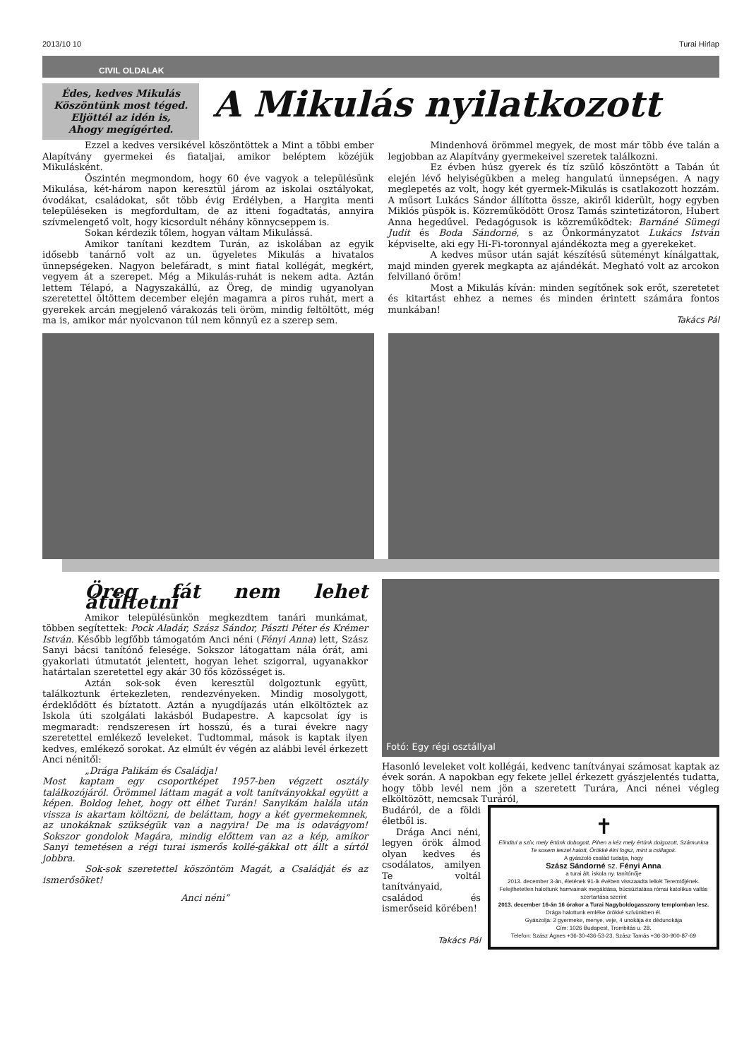2013/10 10 Turai Hírlap
CIVIL OLDALAK
Édes, kedves Mikulás
Köszöntünk most téged.
Eljöttél az idén is,
Ahogy megígérted.
A Mikulás nyilatkozott
Ezzel a kedves versikével köszöntöttek a Mint a többi ember Alapítvány gyermekei és fiataljai, amikor beléptem közéjük Mikulásként.
Őszintén megmondom, hogy 60 éve vagyok a településünk Mikulása, két-három napon keresztül járom az iskolai osztályokat, óvodákat, családokat, sőt több évig Erdélyben, a Hargita menti településeken is megfordultam, de az itteni fogadtatás, annyira szívmelengető volt, hogy kicsordult néhány könnycseppem is.
Sokan kérdezik tőlem, hogyan váltam Mikulássá.
Amikor tanítani kezdtem Turán, az iskolában az egyik idősebb tanárnő volt az un. ügyeletes Mikulás a hivatalos ünnepségeken. Nagyon belefáradt, s mint fiatal kollégát, megkért, vegyem át a szerepet. Még a Mikulás-ruhát is nekem adta. Aztán lettem Télapó, a Nagyszakállú, az Öreg, de mindig ugyanolyan szeretettel öltöttem december elején magamra a piros ruhát, mert a gyerekek arcán megjelenő várakozás teli öröm, mindig feltöltött, még ma is, amikor már nyolcvanon túl nem könnyű ez a szerep sem.
Mindenhová örömmel megyek, de most már több éve talán a legjobban az Alapítvány gyermekeivel szeretek találkozni.
Ez évben húsz gyerek és tíz szülő köszöntött a Tabán út elején lévő helyiségükben a meleg hangulatú ünnepségen. A nagy meglepetés az volt, hogy két gyermek-Mikulás is csatlakozott hozzám. A műsort Lukács Sándor állította össze, akiről kiderült, hogy egyben Miklós püspök is. Közreműködött Orosz Tamás szintetizátoron, Hubert Anna hegedűvel. Pedagógusok is közreműködtek: Barnáné Sümegi Judit és Boda Sándorné, s az Önkormányzatot Lukács István képviselte, aki egy Hi-Fi-toronnyal ajándékozta meg a gyerekeket.
A kedves műsor után saját készítésű süteményt kínálgattak, majd minden gyerek megkapta az ajándékát. Megható volt az arcokon felvillanó öröm!
Most a Mikulás kíván: minden segítőnek sok erőt, szeretetet és kitartást ehhez a nemes és minden érintett számára fontos munkában!
Takács Pál
Öreg fát nem lehet átültetni
Amikor településünkön megkezdtem tanári munkámat, többen segítettek: Pock Aladár, Szász Sándor, Pászti Péter és Krémer István. Később legfőbb támogatóm Anci néni (Fényi Anna) lett, Szász Sanyi bácsi tanítónő felesége. Sokszor látogattam nála órát, ami gyakorlati útmutatót jelentett, hogyan lehet szigorral, ugyanakkor határtalan szeretettel egy akár 30 fős közösséget is.
Aztán sok-sok éven keresztül dolgoztunk együtt, találkoztunk értekezleten, rendezvényeken. Mindig mosolygott, érdeklődött és bíztatott. Aztán a nyugdíjazás után elköltöztek az Iskola úti szolgálati lakásból Budapestre. A kapcsolat így is megmaradt: rendszeresen írt hosszú, és a turai évekre nagy szeretettel emlékező leveleket. Tudtommal, mások is kaptak ilyen kedves, emlékező sorokat. Az elmúlt év végén az alábbi levél érkezett Anci nénitől:
„Drága Palikám és Családja!
Most kaptam egy csoportképet 1957-ben végzett osztály találkozójáról. Örömmel láttam magát a volt tanítványokkal együtt a képen. Boldog lehet, hogy ott élhet Turán! Sanyikám halála után vissza is akartam költözni, de beláttam, hogy a két gyermekemnek, az unokáknak szükségük van a nagyira! De ma is odavágyom! Sokszor gondolok Magára, mindig előttem van az a kép, amikor Sanyi temetésen a régi turai ismerős kollé-gákkal ott állt a sírtól jobbra.
Sok-sok szeretettel köszöntöm Magát, a Családját és az ismerősöket!
Anci néni”
Fotó: Egy régi osztállyal
Hasonló leveleket volt kollégái, kedvenc tanítványai számosat kaptak az évek során. A napokban egy fekete jellel érkezett gyászjelentés tudatta, hogy több levél nem jön a szeretett Turára, Anci nénei végleg elköltözött, nemcsak Turáról,
Budáról, de a földi életből is.
Drága Anci néni, legyen örök álmod olyan kedves és csodálatos, amilyen Te voltál tanítványaid, családod és ismerőseid körében!
Takács Pál
✝
Elindtul a szív, mely értünk dobogott, Pihen a kéz mely értünk dolgozott, Számunkra Te sosem leszel halott, Örökké élni fogsz, mint a csillagok.
A gyászoló család tudatja, hogy
Szász Sándorné sz. Fényi Anna
a turai ált. iskola ny. tanítónője
2013. december 3-án, életének 91-ik évében visszaadta lelkét Teremtőjének.
Felejthetetlen halottunk hamvainak megáldása, búcsúztatása római katolikus vallás szertartása szerint
2013. december 16-án 16 órakor a Turai Nagyboldogasszony templomban lesz.
Drága halottunk emléke örökké szívünkben él.
Gyászolja: 2 gyermeke, menye, veje, 4 unokája és dédunokája
Cím: 1026 Budapest, Trombitás u. 28.
Telefon: Szász Ágnes +36-30-436-53-23, Szász Tamás +36-30-900-87-69